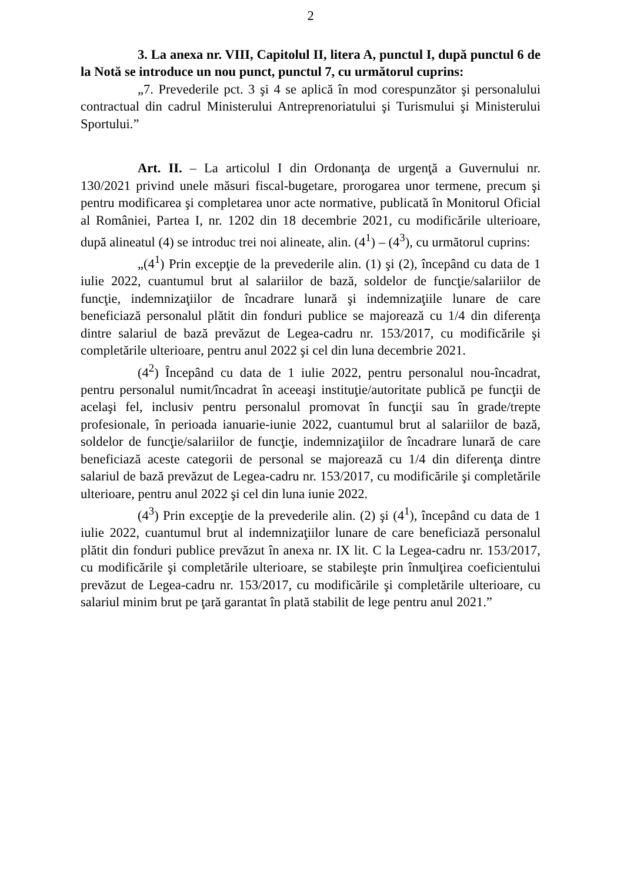2
3. La anexa nr. VIII, Capitolul II, litera A, punctul I, după punctul 6 de la Notă se introduce un nou punct, punctul 7, cu următorul cuprins:
„7. Prevederile pct. 3 şi 4 se aplică în mod corespunzător şi personalului contractual din cadrul Ministerului Antreprenoriatului şi Turismului şi Ministerului Sportului.”
Art. II. – La articolul I din Ordonanţa de urgenţă a Guvernului nr. 130/2021 privind unele măsuri fiscal-bugetare, prorogarea unor termene, precum şi pentru modificarea şi completarea unor acte normative, publicată în Monitorul Oficial al României, Partea I, nr. 1202 din 18 decembrie 2021, cu modificările ulterioare, după alineatul (4) se introduc trei noi alineate, alin. (4<sup>1</sup>) – (4<sup>3</sup>), cu următorul cuprins:
„(4<sup>1</sup>) Prin excepţie de la prevederile alin. (1) şi (2), începând cu data de 1 iulie 2022, cuantumul brut al salariilor de bază, soldelor de funcţie/salariilor de funcţie, indemnizaţiilor de încadrare lunară şi indemnizaţiile lunare de care beneficiază personalul plătit din fonduri publice se majorează cu 1/4 din diferenţa dintre salariul de bază prevăzut de Legea-cadru nr. 153/2017, cu modificările şi completările ulterioare, pentru anul 2022 şi cel din luna decembrie 2021.
(4<sup>2</sup>) Începând cu data de 1 iulie 2022, pentru personalul nou-încadrat, pentru personalul numit/încadrat în aceeaşi instituţie/autoritate publică pe funcţii de acelaşi fel, inclusiv pentru personalul promovat în funcţii sau în grade/trepte profesionale, în perioada ianuarie-iunie 2022, cuantumul brut al salariilor de bază, soldelor de funcţie/salariilor de funcţie, indemnizaţiilor de încadrare lunară de care beneficiază aceste categorii de personal se majorează cu 1/4 din diferenţa dintre salariul de bază prevăzut de Legea-cadru nr. 153/2017, cu modificările şi completările ulterioare, pentru anul 2022 şi cel din luna iunie 2022.
(4<sup>3</sup>) Prin excepţie de la prevederile alin. (2) şi (4<sup>1</sup>), începând cu data de 1 iulie 2022, cuantumul brut al indemnizaţiilor lunare de care beneficiază personalul plătit din fonduri publice prevăzut în anexa nr. IX lit. C la Legea-cadru nr. 153/2017, cu modificările şi completările ulterioare, se stabileşte prin înmulţirea coeficientului prevăzut de Legea-cadru nr. 153/2017, cu modificările şi completările ulterioare, cu salariul minim brut pe ţară garantat în plată stabilit de lege pentru anul 2021.”